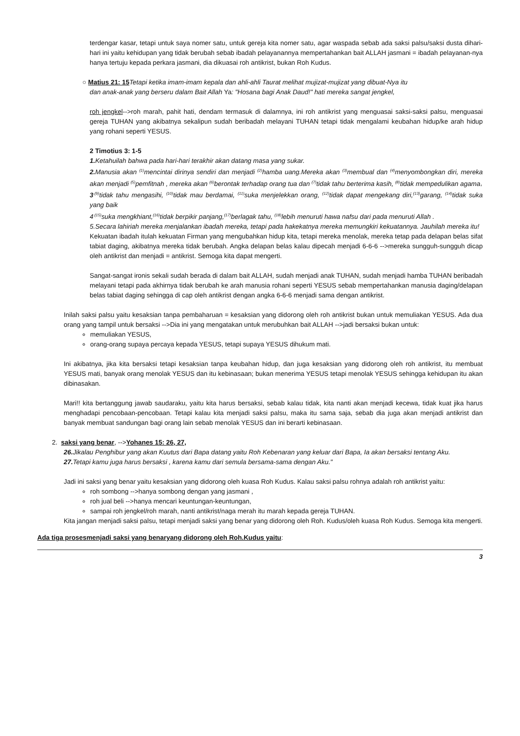terdengar kasar, tetapi untuk saya nomer satu, untuk gereja kita nomer satu, agar waspada sebab ada saksi palsu/saksi dusta dihari-hari ini yaitu kehidupan yang tidak berubah sebab ibadah pelayanannya mempertahankan bait ALLAH jasmani = ibadah pelayanan-nya hanya tertuju kepada perkara jasmani, dia dikuasai roh antikrist, bukan Roh Kudus.
○ Matius 21: 15 Tetapi ketika imam-imam kepala dan ahli-ahli Taurat melihat mujizat-mujizat yang dibuat-Nya itu
dan anak-anak yang berseru dalam Bait Allah Ya: "Hosana bagi Anak Daud!" hati mereka sangat jengkel,
roh jengkel-->roh marah, pahit hati, dendam termasuk di dalamnya, ini roh antikrist yang menguasai saksi-saksi palsu, menguasai gereja TUHAN yang akibatnya sekalipun sudah beribadah melayani TUHAN tetapi tidak mengalami keubahan hidup/ke arah hidup yang rohani seperti YESUS.
2 Timotius 3: 1-5
1. Ketahuilah bahwa pada hari-hari terakhir akan datang masa yang sukar.
2. Manusia akan <sup>(1)</sup>mencintai dirinya sendiri dan menjadi <sup>(2)</sup>hamba uang.Mereka akan <sup>(3)</sup>membual dan <sup>(4)</sup>menyombongkan diri, mereka akan menjadi <sup>(5)</sup>pemfitnah , mereka akan <sup>(6)</sup>berontak terhadap orang tua dan <sup>(7)</sup>tidak tahu berterima kasih, <sup>(8)</sup>tidak mempedulikan agama,
3<sup>.(9)</sup>tidak tahu mengasihi, <sup>(10)</sup>tidak mau berdamai, <sup>(11)</sup>suka menjelekkan orang, <sup>(12)</sup>tidak dapat mengekang diri,<sup>(13)</sup>garang, <sup>(14)</sup>tidak suka yang baik
4<sup>.(15)</sup>suka mengkhiant,<sup>(16)</sup>tidak berpikir panjang,<sup>(17)</sup>berlagak tahu, <sup>(18)</sup>lebih menuruti hawa nafsu dari pada menuruti Allah .
5.Secara lahiriah mereka menjalankan ibadah mereka, tetapi pada hakekatnya mereka memungkiri kekuatannya. Jauhilah mereka itu!
Kekuatan ibadah itulah kekuatan Firman yang mengubahkan hidup kita, tetapi mereka menolak, mereka tetap pada delapan belas sifat tabiat daging, akibatnya mereka tidak berubah. Angka delapan belas kalau dipecah menjadi 6-6-6 -->mereka sungguh-sungguh dicap oleh antikrist dan menjadi = antikrist. Semoga kita dapat mengerti.
Sangat-sangat ironis sekali sudah berada di dalam bait ALLAH, sudah menjadi anak TUHAN, sudah menjadi hamba TUHAN beribadah melayani tetapi pada akhirnya tidak berubah ke arah manusia rohani seperti YESUS sebab mempertahankan manusia daging/delapan belas tabiat daging sehingga di cap oleh antikrist dengan angka 6-6-6 menjadi sama dengan antikrist.
Inilah saksi palsu yaitu kesaksian tanpa pembaharuan = kesaksian yang didorong oleh roh antikrist bukan untuk memuliakan YESUS. Ada dua orang yang tampil untuk bersaksi -->Dia ini yang mengatakan untuk merubuhkan bait ALLAH -->jadi bersaksi bukan untuk:
memuliakan YESUS,
orang-orang supaya percaya kepada YESUS, tetapi supaya YESUS dihukum mati.
Ini akibatnya, jika kita bersaksi tetapi kesaksian tanpa keubahan hidup, dan juga kesaksian yang didorong oleh roh antikrist, itu membuat YESUS mati, banyak orang menolak YESUS dan itu kebinasaan; bukan menerima YESUS tetapi menolak YESUS sehingga kehidupan itu akan dibinasakan.
Mari!! kita bertanggung jawab saudaraku, yaitu kita harus bersaksi, sebab kalau tidak, kita nanti akan menjadi kecewa, tidak kuat jika harus menghadapi pencobaan-pencobaan. Tetapi kalau kita menjadi saksi palsu, maka itu sama saja, sebab dia juga akan menjadi antikrist dan banyak membuat sandungan bagi orang lain sebab menolak YESUS dan ini berarti kebinasaan.
2. saksi yang benar, -->Yohanes 15: 26, 27,
26. Jikalau Penghibur yang akan Kuutus dari Bapa datang yaitu Roh Kebenaran yang keluar dari Bapa, Ia akan bersaksi tentang Aku.
27. Tetapi kamu juga harus bersaksi , karena kamu dari semula bersama-sama dengan Aku."
Jadi ini saksi yang benar yaitu kesaksian yang didorong oleh kuasa Roh Kudus. Kalau saksi palsu rohnya adalah roh antikrist yaitu:
roh sombong -->hanya sombong dengan yang jasmani ,
roh jual beli -->hanya mencari keuntungan-keuntungan,
sampai roh jengkel/roh marah, nanti antikrist/naga merah itu marah kepada gereja TUHAN.
Kita jangan menjadi saksi palsu, tetapi menjadi saksi yang benar yang didorong oleh Roh. Kudus/oleh kuasa Roh Kudus. Semoga kita mengerti.
Ada tiga prosesmenjadi saksi yang benaryang didorong oleh Roh.Kudus yaitu:
3